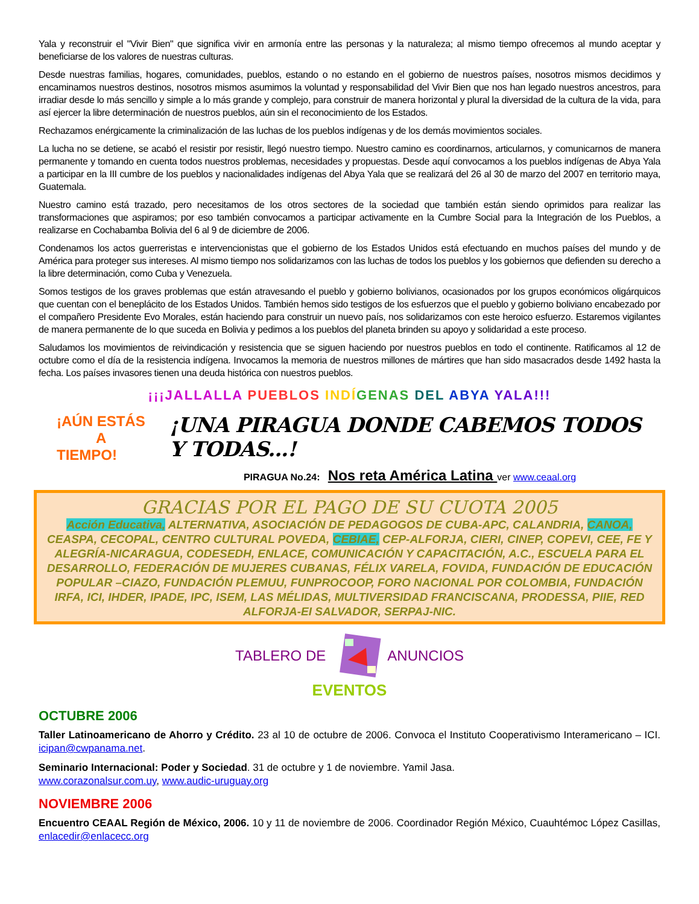Yala y reconstruir el "Vivir Bien" que significa vivir en armonía entre las personas y la naturaleza; al mismo tiempo ofrecemos al mundo aceptar y beneficiarse de los valores de nuestras culturas.
Desde nuestras familias, hogares, comunidades, pueblos, estando o no estando en el gobierno de nuestros países, nosotros mismos decidimos y encaminamos nuestros destinos, nosotros mismos asumimos la voluntad y responsabilidad del Vivir Bien que nos han legado nuestros ancestros, para irradiar desde lo más sencillo y simple a lo más grande y complejo, para construir de manera horizontal y plural la diversidad de la cultura de la vida, para así ejercer la libre determinación de nuestros pueblos, aún sin el reconocimiento de los Estados.
Rechazamos enérgicamente la criminalización de las luchas de los pueblos indígenas y de los demás movimientos sociales.
La lucha no se detiene, se acabó el resistir por resistir, llegó nuestro tiempo. Nuestro camino es coordinarnos, articularnos, y comunicarnos de manera permanente y tomando en cuenta todos nuestros problemas, necesidades y propuestas. Desde aquí convocamos a los pueblos indígenas de Abya Yala a participar en la III cumbre de los pueblos y nacionalidades indígenas del Abya Yala que se realizará del 26 al 30 de marzo del 2007 en territorio maya, Guatemala.
Nuestro camino está trazado, pero necesitamos de los otros sectores de la sociedad que también están siendo oprimidos para realizar las transformaciones que aspiramos; por eso también convocamos a participar activamente en la Cumbre Social para la Integración de los Pueblos, a realizarse en Cochabamba Bolivia del 6 al 9 de diciembre de 2006.
Condenamos los actos guerreristas e intervencionistas que el gobierno de los Estados Unidos está efectuando en muchos países del mundo y de América para proteger sus intereses. Al mismo tiempo nos solidarizamos con las luchas de todos los pueblos y los gobiernos que defienden su derecho a la libre determinación, como Cuba y Venezuela.
Somos testigos de los graves problemas que están atravesando el pueblo y gobierno bolivianos, ocasionados por los grupos económicos oligárquicos que cuentan con el beneplácito de los Estados Unidos. También hemos sido testigos de los esfuerzos que el pueblo y gobierno boliviano encabezado por el compañero Presidente Evo Morales, están haciendo para construir un nuevo país, nos solidarizamos con este heroico esfuerzo. Estaremos vigilantes de manera permanente de lo que suceda en Bolivia y pedimos a los pueblos del planeta brinden su apoyo y solidaridad a este proceso.
Saludamos los movimientos de reivindicación y resistencia que se siguen haciendo por nuestros pueblos en todo el continente. Ratificamos al 12 de octubre como el día de la resistencia indígena. Invocamos la memoria de nuestros millones de mártires que han sido masacrados desde 1492 hasta la fecha. Los países invasores tienen una deuda histórica con nuestros pueblos.
¡¡¡JALLALLA PUEBLOS INDÍ GENAS DEL ABYA YALA!!!
¡AÚN ESTÁS
A TIEMPO!
¡UNA PIRAGUA DONDE CABEMOS TODOS Y TODAS...!
PIRAGUA No.24: Nos reta América Latina ver www.ceaal.org
GRACIAS POR EL PAGO DE SU CUOTA 2005
Acción Educativa, ALTERNATIVA, ASOCIACIÓN DE PEDAGOGOS DE CUBA-APC, CALANDRIA, CANOA, CEASPA, CECOPAL, CENTRO CULTURAL POVEDA, CEBIAE, CEP-ALFORJA, CIERI, CINEP, COPEVI, CEE, FE Y ALEGRÍA-NICARAGUA, CODESEDH, ENLACE, COMUNICACIÓN Y CAPACITACIÓN, A.C., ESCUELA PARA EL DESARROLLO, FEDERACIÓN DE MUJERES CUBANAS, FÉLIX VARELA, FOVIDA, FUNDACIÓN DE EDUCACIÓN POPULAR –CIAZO, FUNDACIÓN PLEMUU, FUNPROCOOP, FORO NACIONAL POR COLOMBIA, FUNDACIÓN IRFA, ICI, IHDER, IPADE, IPC, ISEM, LAS MÉLIDAS, MULTIVERSIDAD FRANCISCANA, PRODESSA, PIIE, RED ALFORJA-EI SALVADOR, SERPAJ-NIC.
TABLERO DE ANUNCIOS
EVENTOS
OCTUBRE 2006
Taller Latinoamericano de Ahorro y Crédito. 23 al 10 de octubre de 2006. Convoca el Instituto Cooperativismo Interamericano – ICI. icipan@cwpanama.net.
Seminario Internacional: Poder y Sociedad. 31 de octubre y 1 de noviembre. Yamil Jasa.
www.corazonalsur.com.uy, www.audic-uruguay.org
NOVIEMBRE 2006
Encuentro CEAAL Región de México, 2006. 10 y 11 de noviembre de 2006. Coordinador Región México, Cuauhtémoc López Casillas, enlacedir@enlacecc.org